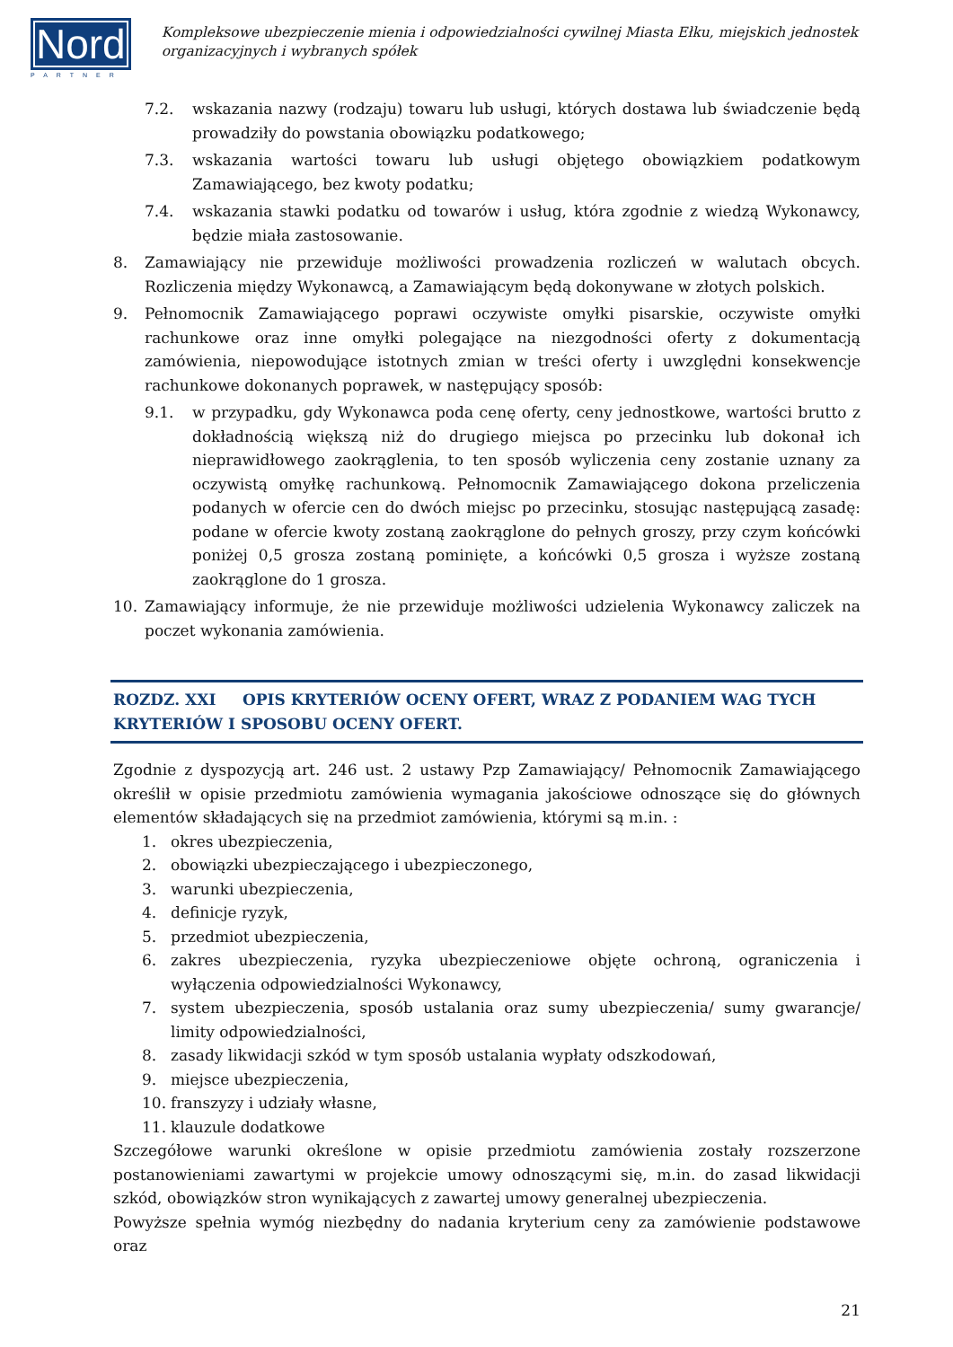Nord
PARTNER
Kompleksowe ubezpieczenie mienia i odpowiedzialności cywilnej Miasta Ełku, miejskich jednostek organizacyjnych i wybranych spółek
7.2. wskazania nazwy (rodzaju) towaru lub usługi, których dostawa lub świadczenie będą prowadziły do powstania obowiązku podatkowego;
7.3. wskazania wartości towaru lub usługi objętego obowiązkiem podatkowym Zamawiającego, bez kwoty podatku;
7.4. wskazania stawki podatku od towarów i usług, która zgodnie z wiedzą Wykonawcy, będzie miała zastosowanie.
8. Zamawiający nie przewiduje możliwości prowadzenia rozliczeń w walutach obcych. Rozliczenia między Wykonawcą, a Zamawiającym będą dokonywane w złotych polskich.
9. Pełnomocnik Zamawiającego poprawi oczywiste omyłki pisarskie, oczywiste omyłki rachunkowe oraz inne omyłki polegające na niezgodności oferty z dokumentacją zamówienia, niepowodujące istotnych zmian w treści oferty i uwzględni konsekwencje rachunkowe dokonanych poprawek, w następujący sposób:
9.1. w przypadku, gdy Wykonawca poda cenę oferty, ceny jednostkowe, wartości brutto z dokładnością większą niż do drugiego miejsca po przecinku lub dokonał ich nieprawidłowego zaokrąglenia, to ten sposób wyliczenia ceny zostanie uznany za oczywistą omyłkę rachunkową. Pełnomocnik Zamawiającego dokona przeliczenia podanych w ofercie cen do dwóch miejsc po przecinku, stosując następującą zasadę: podane w ofercie kwoty zostaną zaokrąglone do pełnych groszy, przy czym końcówki poniżej 0,5 grosza zostaną pominięte, a końcówki 0,5 grosza i wyższe zostaną zaokrąglone do 1 grosza.
10. Zamawiający informuje, że nie przewiduje możliwości udzielenia Wykonawcy zaliczek na poczet wykonania zamówienia.
ROZDZ. XXI OPIS KRYTERIÓW OCENY OFERT, WRAZ Z PODANIEM WAG TYCH KRYTERIÓW I SPOSOBU OCENY OFERT.
Zgodnie z dyspozycją art. 246 ust. 2 ustawy Pzp Zamawiający/ Pełnomocnik Zamawiającego określił w opisie przedmiotu zamówienia wymagania jakościowe odnoszące się do głównych elementów składających się na przedmiot zamówienia, którymi są m.in. :
1. okres ubezpieczenia,
2. obowiązki ubezpieczającego i ubezpieczonego,
3. warunki ubezpieczenia,
4. definicje ryzyk,
5. przedmiot ubezpieczenia,
6. zakres ubezpieczenia, ryzyka ubezpieczeniowe objęte ochroną, ograniczenia i wyłączenia odpowiedzialności Wykonawcy,
7. system ubezpieczenia, sposób ustalania oraz sumy ubezpieczenia/ sumy gwarancje/ limity odpowiedzialności,
8. zasady likwidacji szkód w tym sposób ustalania wypłaty odszkodowań,
9. miejsce ubezpieczenia,
10. franszyzy i udziały własne,
11. klauzule dodatkowe
Szczegółowe warunki określone w opisie przedmiotu zamówienia zostały rozszerzone postanowieniami zawartymi w projekcie umowy odnoszącymi się, m.in. do zasad likwidacji szkód, obowiązków stron wynikających z zawartej umowy generalnej ubezpieczenia.
Powyższe spełnia wymóg niezbędny do nadania kryterium ceny za zamówienie podstawowe oraz
21